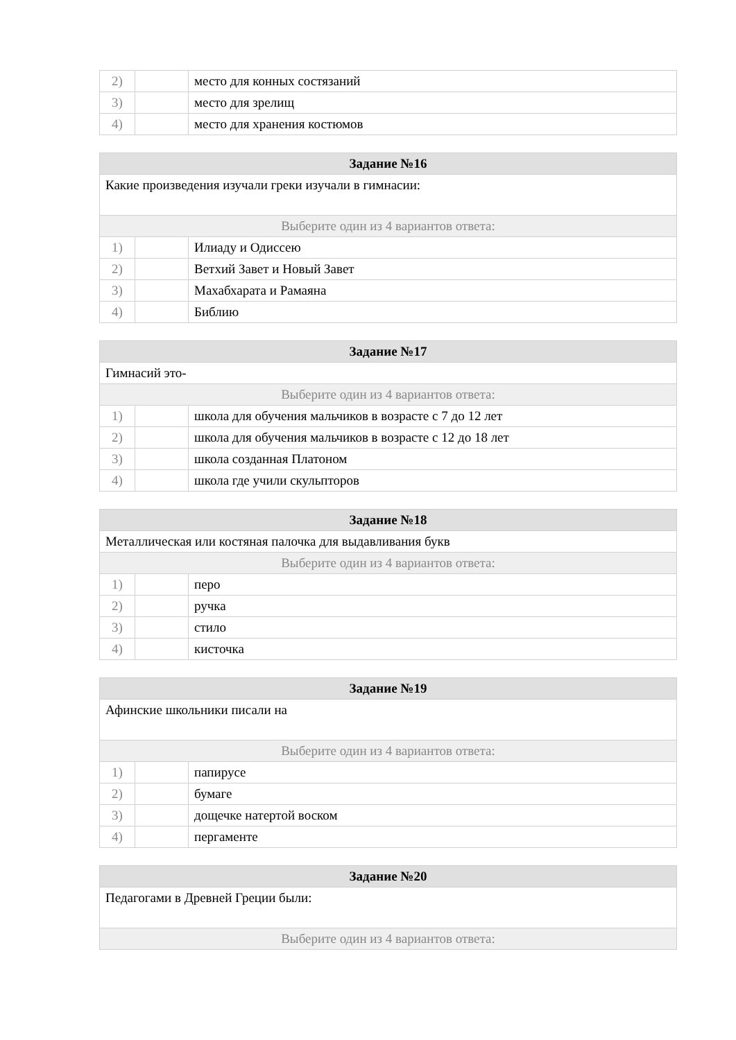| 2) | | место для конных состязаний |
| 3) | | место для зрелищ |
| 4) | | место для хранения костюмов |
| Задание №16 | | |
| --- | --- | --- |
| Какие произведения изучали греки изучали в гимнасии: | | |
| Выберите один из 4 вариантов ответа: | | |
| 1) | | Илиаду и Одиссею |
| 2) | | Ветхий Завет и Новый Завет |
| 3) | | Махабхарата и Рамаяна |
| 4) | | Библию |
| Задание №17 | | |
| --- | --- | --- |
| Гимнасий это- | | |
| Выберите один из 4 вариантов ответа: | | |
| 1) | | школа для обучения мальчиков в возрасте с 7 до 12 лет |
| 2) | | школа для обучения мальчиков в возрасте с 12 до 18 лет |
| 3) | | школа созданная Платоном |
| 4) | | школа где учили скульпторов |
| Задание №18 | | |
| --- | --- | --- |
| Металлическая или костяная палочка для выдавливания букв | | |
| Выберите один из 4 вариантов ответа: | | |
| 1) | | перо |
| 2) | | ручка |
| 3) | | стило |
| 4) | | кисточка |
| Задание №19 | | |
| --- | --- | --- |
| Афинские школьники писали на | | |
| Выберите один из 4 вариантов ответа: | | |
| 1) | | папирусе |
| 2) | | бумаге |
| 3) | | дощечке натертой воском |
| 4) | | пергаменте |
| Задание №20 |
| --- |
| Педагогами в Древней Греции были: |
| Выберите один из 4 вариантов ответа: |